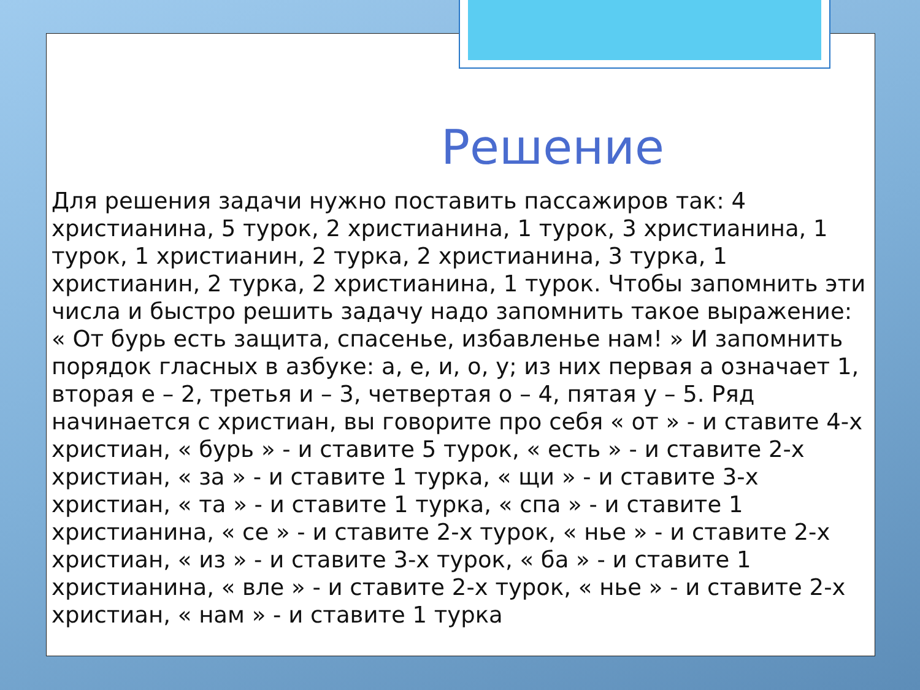Решение
Для решения задачи нужно поставить пассажиров так: 4 христианина, 5 турок, 2 христианина, 1 турок, 3 христианина, 1 турок, 1 христианин, 2 турка, 2 христианина, 3 турка, 1 христианин, 2 турка, 2 христианина, 1 турок. Чтобы запомнить эти числа и быстро решить задачу надо запомнить такое выражение: « От бурь есть защита, спасенье, избавленье нам! » И запомнить порядок гласных в азбуке: а, е, и, о, у; из них первая а означает 1, вторая е – 2, третья и – 3, четвертая о – 4, пятая у – 5. Ряд начинается с христиан, вы говорите про себя « от » - и ставите 4-х христиан, « бурь » - и ставите 5 турок, « есть » - и ставите 2-х христиан, « за » - и ставите 1 турка, « щи » - и ставите 3-х христиан, « та » - и ставите 1 турка, « спа » - и ставите 1 христианина, « се » - и ставите 2-х турок, « нье » - и ставите 2-х христиан, « из » - и ставите 3-х турок, « ба » - и ставите 1 христианина, « вле » - и ставите 2-х турок, « нье » - и ставите 2-х христиан, « нам » - и ставите 1 турка